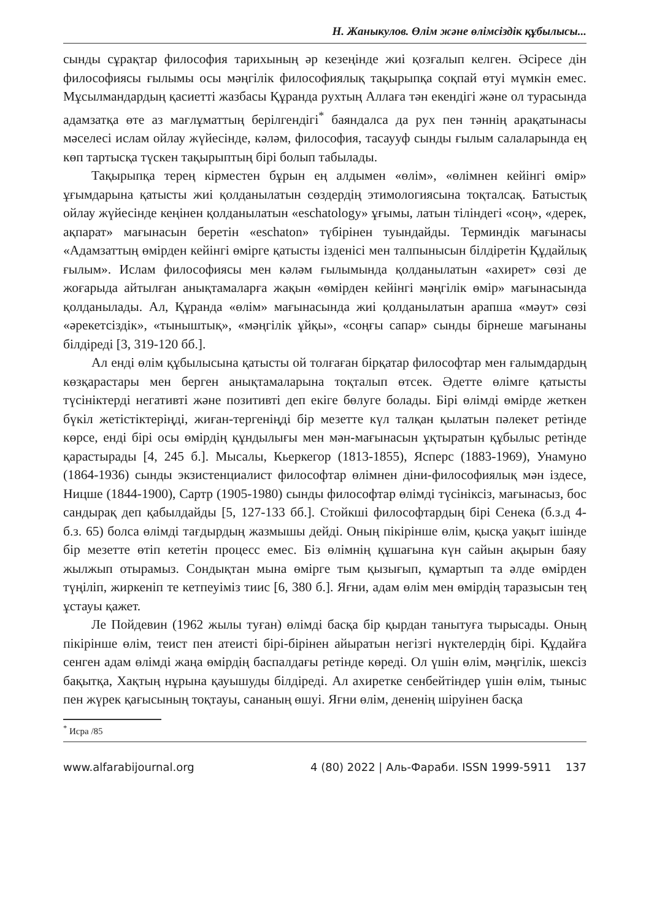Н. Жаныкулов. Өлім және өлімсіздік құбылысы...
сынды сұрақтар философия тарихының әр кезеңінде жиі қозғалып келген. Әсіресе дін философиясы ғылымы осы мәңгілік философиялық тақырыпқа соқпай өтуі мүмкін емес. Мұсылмандардың қасиетті жазбасы Құранда рухтың Аллаға тән екендігі және ол турасында адамзатқа өте аз мағлұматтың берілгендігі<sup>*</sup> баяндалса да рух пен тәннің арақатынасы мәселесі ислам ойлау жүйесінде, кәләм, философия, тасаууф сынды ғылым салаларында ең көп тартысқа түскен тақырыптың бірі болып табылады.
Тақырыпқа терең кірместен бұрын ең алдымен «өлім», «өлімнен кейінгі өмір» ұғымдарына қатысты жиі қолданылатын сөздердің этимологиясына тоқталсақ. Батыстық ойлау жүйесінде кеңінен қолданылатын «eschatology» ұғымы, латын тіліндегі «соң», «дерек, ақпарат» мағынасын беретін «eschaton» түбірінен туындайды. Терминдік мағынасы «Адамзаттың өмірден кейінгі өмірге қатысты ізденісі мен талпынысын білдіретін Құдайлық ғылым». Ислам философиясы мен кәләм ғылымында қолданылатын «ахирет» сөзі де жоғарыда айтылған анықтамаларға жақын «өмірден кейінгі мәңгілік өмір» мағынасында қолданылады. Ал, Құранда «өлім» мағынасында жиі қолданылатын арапша «мәут» сөзі «әрекетсіздік», «тыныштық», «мәңгілік ұйқы», «соңғы сапар» сынды бірнеше мағынаны білдіреді [3, 319-120 бб.].
Ал енді өлім құбылысына қатысты ой толғаған бірқатар философтар мен ғалымдардың көзқарастары мен берген анықтамаларына тоқталып өтсек. Әдетте өлімге қатысты түсініктерді негативті және позитивті деп екіге бөлуге болады. Бірі өлімді өмірде жеткен бүкіл жетістіктеріңді, жиған-тергеніңді бір мезетте күл талқан қылатын пәлекет ретінде көрсе, енді бірі осы өмірдің құндылығы мен мән-мағынасын ұқтыратын құбылыс ретінде қарастырады [4, 245 б.]. Мысалы, Кьеркегор (1813-1855), Ясперс (1883-1969), Унамуно (1864-1936) сынды экзистенциалист философтар өлімнен діни-философиялық мән іздесе, Ницше (1844-1900), Сартр (1905-1980) сынды философтар өлімді түсініксіз, мағынасыз, бос сандырақ деп қабылдайды [5, 127-133 бб.]. Стойкші философтардың бірі Сенека (б.з.д 4- б.з. 65) болса өлімді тағдырдың жазмышы дейді. Оның пікірінше өлім, қысқа уақыт ішінде бір мезетте өтіп кететін процесс емес. Біз өлімнің құшағына күн сайын ақырын баяу жылжып отырамыз. Сондықтан мына өмірге тым қызығып, құмартып та әлде өмірден түңіліп, жиркеніп те кетпеуіміз тиис [6, 380 б.]. Яғни, адам өлім мен өмірдің таразысын тең ұстауы қажет.
Ле Пойдевин (1962 жылы туған) өлімді басқа бір қырдан танытуға тырысады. Оның пікірінше өлім, теист пен атеисті бірі-бірінен айыратын негізгі нүктелердің бірі. Құдайға сенген адам өлімді жаңа өмірдің баспалдағы ретінде көреді. Ол үшін өлім, мәңгілік, шексіз бақытқа, Хақтың нұрына қауышуды білдіреді. Ал ахиретке сенбейтіндер үшін өлім, тыныс пен жүрек қағысының тоқтауы, сананың өшуі. Яғни өлім, дененің шіруінен басқа
<sup>*</sup> Исра /85
www.alfarabijournal.org 4 (80) 2022 | Аль-Фараби. ISSN 1999-5911 137